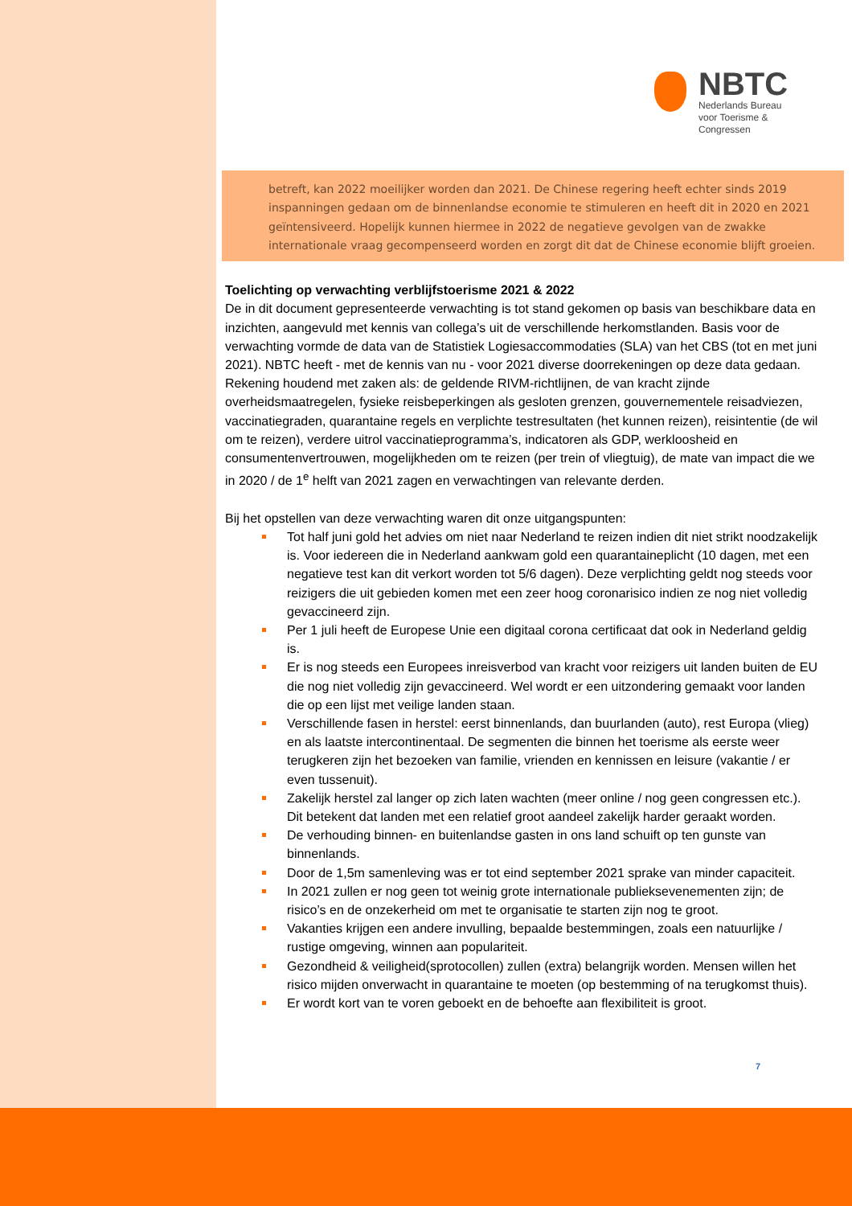NBTC
Nederlands Bureau
voor Toerisme &
Congressen
betreft, kan 2022 moeilijker worden dan 2021. De Chinese regering heeft echter sinds 2019 inspanningen gedaan om de binnenlandse economie te stimuleren en heeft dit in 2020 en 2021 geïntensiveerd. Hopelijk kunnen hiermee in 2022 de negatieve gevolgen van de zwakke internationale vraag gecompenseerd worden en zorgt dit dat de Chinese economie blijft groeien.
Toelichting op verwachting verblijfstoerisme 2021 & 2022
De in dit document gepresenteerde verwachting is tot stand gekomen op basis van beschikbare data en inzichten, aangevuld met kennis van collega’s uit de verschillende herkomstlanden. Basis voor de verwachting vormde de data van de Statistiek Logiesaccommodaties (SLA) van het CBS (tot en met juni 2021). NBTC heeft - met de kennis van nu - voor 2021 diverse doorrekeningen op deze data gedaan. Rekening houdend met zaken als: de geldende RIVM-richtlijnen, de van kracht zijnde overheidsmaatregelen, fysieke reisbeperkingen als gesloten grenzen, gouvernementele reisadviezen, vaccinatiegraden, quarantaine regels en verplichte testresultaten (het kunnen reizen), reisintentie (de wil om te reizen), verdere uitrol vaccinatieprogramma’s, indicatoren als GDP, werkloosheid en consumentenvertrouwen, mogelijkheden om te reizen (per trein of vliegtuig), de mate van impact die we in 2020 / de 1<sup>e</sup> helft van 2021 zagen en verwachtingen van relevante derden.
Bij het opstellen van deze verwachting waren dit onze uitgangspunten:
Tot half juni gold het advies om niet naar Nederland te reizen indien dit niet strikt noodzakelijk is. Voor iedereen die in Nederland aankwam gold een quarantaineplicht (10 dagen, met een negatieve test kan dit verkort worden tot 5/6 dagen). Deze verplichting geldt nog steeds voor reizigers die uit gebieden komen met een zeer hoog coronarisico indien ze nog niet volledig gevaccineerd zijn.
Per 1 juli heeft de Europese Unie een digitaal corona certificaat dat ook in Nederland geldig is.
Er is nog steeds een Europees inreisverbod van kracht voor reizigers uit landen buiten de EU die nog niet volledig zijn gevaccineerd. Wel wordt er een uitzondering gemaakt voor landen die op een lijst met veilige landen staan.
Verschillende fasen in herstel: eerst binnenlands, dan buurlanden (auto), rest Europa (vlieg) en als laatste intercontinentaal. De segmenten die binnen het toerisme als eerste weer terugkeren zijn het bezoeken van familie, vrienden en kennissen en leisure (vakantie / er even tussenuit).
Zakelijk herstel zal langer op zich laten wachten (meer online / nog geen congressen etc.). Dit betekent dat landen met een relatief groot aandeel zakelijk harder geraakt worden.
De verhouding binnen- en buitenlandse gasten in ons land schuift op ten gunste van binnenlands.
Door de 1,5m samenleving was er tot eind september 2021 sprake van minder capaciteit.
In 2021 zullen er nog geen tot weinig grote internationale publieksevenementen zijn; de risico’s en de onzekerheid om met te organisatie te starten zijn nog te groot.
Vakanties krijgen een andere invulling, bepaalde bestemmingen, zoals een natuurlijke / rustige omgeving, winnen aan populariteit.
Gezondheid & veiligheid(sprotocollen) zullen (extra) belangrijk worden. Mensen willen het risico mijden onverwacht in quarantaine te moeten (op bestemming of na terugkomst thuis).
Er wordt kort van te voren geboekt en de behoefte aan flexibiliteit is groot.
7